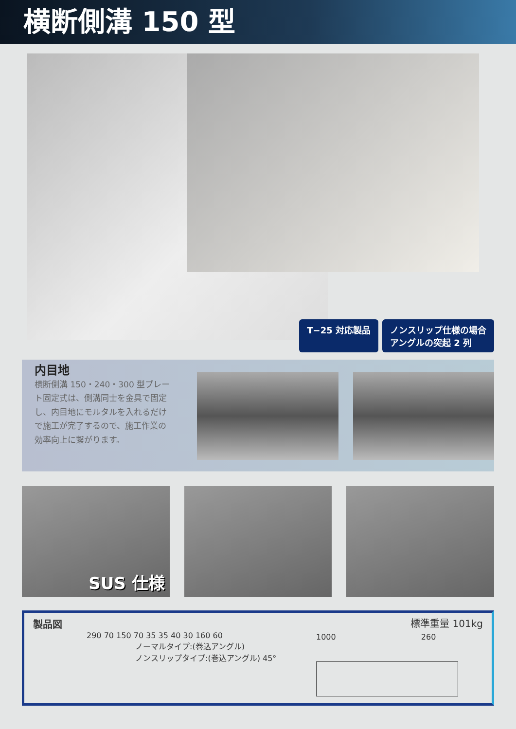横断側溝 150 型
T−25 対応製品 ノンスリップ仕様の場合
アングルの突起 2 列
内目地
横断側溝 150・240・300 型プレート固定式は、側溝同士を金具で固定し、内目地にモルタルを入れるだけで施工が完了するので、施工作業の効率向上に繋がります。
SUS 仕様
製品図 標準重量 101kg
290 70 150 70 35 35 40 30 160 60
ノーマルタイプ:(巻込アングル)
ノンスリップタイプ:(巻込アングル) 45°
1000 260